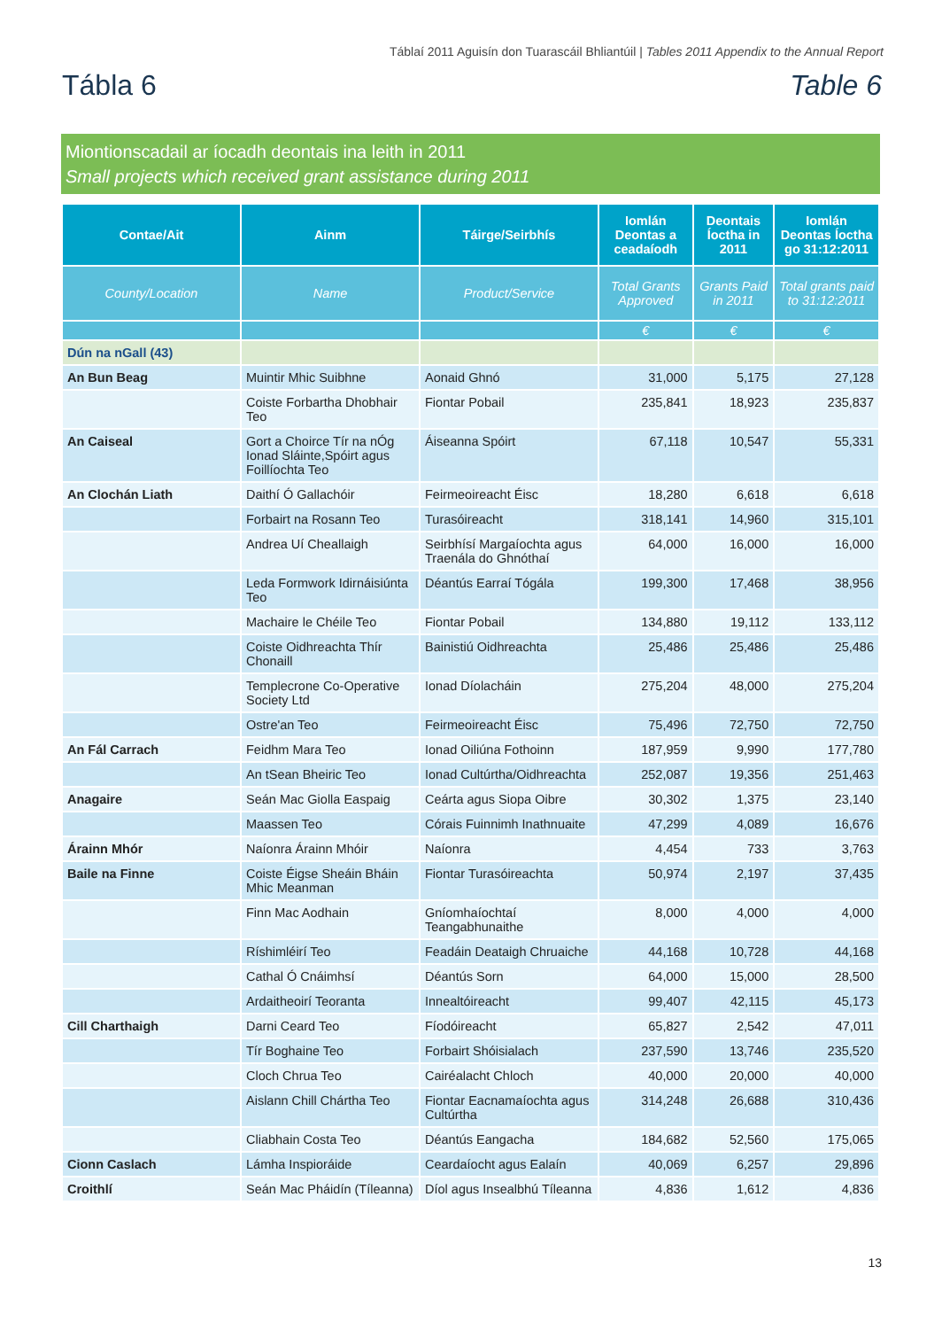Táblaí 2011 Aguisín don Tuarascáil Bhliantúil | Tables 2011 Appendix to the Annual Report
Tábla 6 Table 6
Miontionscadail ar íocadh deontais ina leith in 2011
Small projects which received grant assistance during 2011
| Contae/Ait | Ainm | Táirge/Seirbhís | Iomlán Deontas a ceadaíodh | Deontais Íoctha in 2011 | Iomlán Deontas Íoctha go 31:12:2011 |
| --- | --- | --- | --- | --- | --- |
| County/Location | Name | Product/Service | Total Grants Approved | Grants Paid in 2011 | Total grants paid to 31:12:2011 |
| | | | € | € | € |
| Dún na nGall (43) | | | | | |
| An Bun Beag | Muintir Mhic Suibhne | Aonaid Ghnó | 31,000 | 5,175 | 27,128 |
| | Coiste Forbartha Dhobhair Teo | Fiontar Pobail | 235,841 | 18,923 | 235,837 |
| An Caiseal | Gort a Choirce Tír na nÓg Ionad Sláinte,Spóirt agus Foillíochta Teo | Áiseanna Spóirt | 67,118 | 10,547 | 55,331 |
| An Clochán Liath | Daithí Ó Gallachóir | Feirmeoireacht Éisc | 18,280 | 6,618 | 6,618 |
| | Forbairt na Rosann Teo | Turasóireacht | 318,141 | 14,960 | 315,101 |
| | Andrea Uí Cheallaigh | Seirbhísí Margaíochta agus Traenála do Ghnóthaí | 64,000 | 16,000 | 16,000 |
| | Leda Formwork Idirnáisiúnta Teo | Déantús Earraí Tógála | 199,300 | 17,468 | 38,956 |
| | Machaire le Chéile Teo | Fiontar Pobail | 134,880 | 19,112 | 133,112 |
| | Coiste Oidhreachta Thír Chonaill | Bainistiú Oidhreachta | 25,486 | 25,486 | 25,486 |
| | Templecrone Co-Operative Society Ltd | Ionad Díolacháin | 275,204 | 48,000 | 275,204 |
| | Ostre'an Teo | Feirmeoireacht Éisc | 75,496 | 72,750 | 72,750 |
| An Fál Carrach | Feidhm Mara Teo | Ionad Oiliúna Fothoinn | 187,959 | 9,990 | 177,780 |
| | An tSean Bheiric Teo | Ionad Cultúrtha/Oidhreachta | 252,087 | 19,356 | 251,463 |
| Anagaire | Seán Mac Giolla Easpaig | Ceárta agus Siopa Oibre | 30,302 | 1,375 | 23,140 |
| | Maassen Teo | Córais Fuinnimh Inathnuaite | 47,299 | 4,089 | 16,676 |
| Árainn Mhór | Naíonra Árainn Mhóir | Naíonra | 4,454 | 733 | 3,763 |
| Baile na Finne | Coiste Éigse Sheáin Bháin Mhic Meanman | Fiontar Turasóireachta | 50,974 | 2,197 | 37,435 |
| | Finn Mac Aodhain | Gníomhaíochtaí Teangabhunaithe | 8,000 | 4,000 | 4,000 |
| | Ríshimléirí Teo | Feadáin Deataigh Chruaiche | 44,168 | 10,728 | 44,168 |
| | Cathal Ó Cnáimhsí | Déantús Sorn | 64,000 | 15,000 | 28,500 |
| | Ardaitheoirí Teoranta | Innealtóireacht | 99,407 | 42,115 | 45,173 |
| Cill Charthaigh | Darni Ceard Teo | Fíodóireacht | 65,827 | 2,542 | 47,011 |
| | Tír Boghaine Teo | Forbairt Shóisialach | 237,590 | 13,746 | 235,520 |
| | Cloch Chrua Teo | Cairéalacht Chloch | 40,000 | 20,000 | 40,000 |
| | Aislann Chill Chártha Teo | Fiontar Eacnamaíochta agus Cultúrtha | 314,248 | 26,688 | 310,436 |
| | Cliabhain Costa Teo | Déantús Eangacha | 184,682 | 52,560 | 175,065 |
| Cionn Caslach | Lámha Inspioráide | Ceardaíocht agus Ealaín | 40,069 | 6,257 | 29,896 |
| Croithlí | Seán Mac Pháidín (Tíleanna) | Díol agus Insealbhú Tíleanna | 4,836 | 1,612 | 4,836 |
13